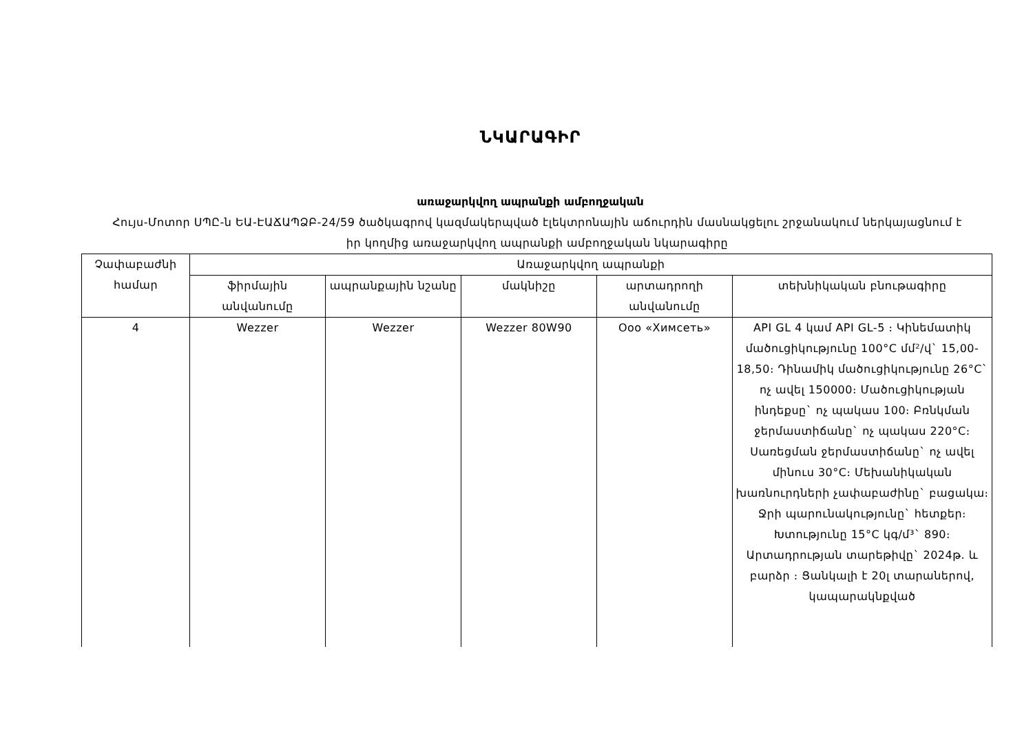ՆԿԱՐԱԳԻՐ
առաջարկվող ապրանքի ամբողջական
Հույս-Մոտոր ՍՊԸ-ն ԵԱ-ԷԱՃԱՊՁԲ-24/59 ծածկագրով կազմակերպված էլեկտրոնային աճուրդին մասնակցելու շրջանակում ներկայացնում է իր կողմից առաջարկվող ապրանքի ամբողջական նկարագիրը
| Չափաբաժնի համար | Առաջարկվող ապրանքի | | | | |
| --- | --- | --- | --- | --- | --- |
| | ֆիրմային անվանումը | ապրանքային նշանը | մակնիշը | արտադրողի անվանումը | տեխնիկական բնութագիրը |
| 4 | Wezzer | Wezzer | Wezzer 80W90 | Ооо «Химсеть» | API GL 4 կամ API GL-5 ։ Կինեմատիկ մածուցիկությունը 100°C մմ²/վ` 15,00-18,50։ Դինամիկ մածուցիկությունը 26°C` ոչ ավել 150000։ Մածուցիկության ինդեքսը` ոչ պակաս 100։ Բռնկման ջերմաստիճանը` ոչ պակաս 220°C։ Սառեցման ջերմաստիճանը` ոչ ավել մինուս 30°C։ Մեխանիկական խառնուրդների չափաբաժինը` բացակա։ Ջրի պարունակությունը` հետքեր։ Խտությունը 15°C կգ/մ³` 890։ Արտադրության տարեթիվը` 2024թ. և բարձր ։ Ցանկալի է 20լ տարաներով, կապարակնքված |